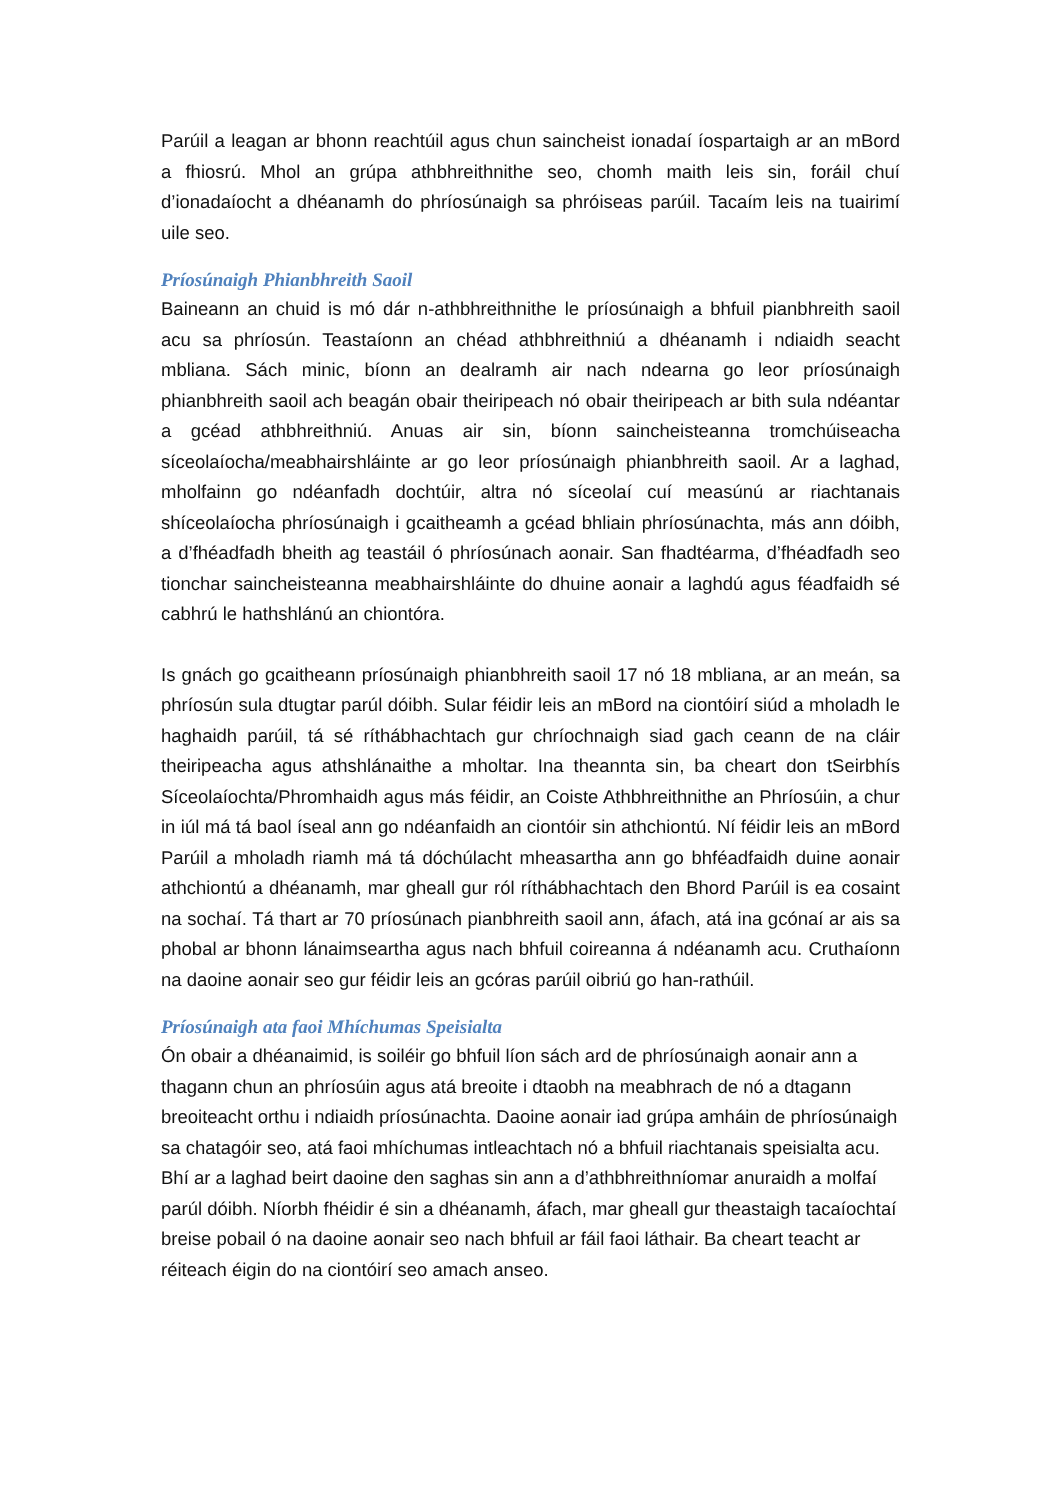Parúil a leagan ar bhonn reachtúil agus chun saincheist ionadaí íospartaigh ar an mBord a fhiosrú. Mhol an grúpa athbhreithnithe seo, chomh maith leis sin, foráil chuí d’ionadaíocht a dhéanamh do phríosúnaigh sa phróiseas parúil. Tacaím leis na tuairimí uile seo.
Príosúnaigh Phianbhreith Saoil
Baineann an chuid is mó dár n-athbhreithnithe le príosúnaigh a bhfuil pianbhreith saoil acu sa phríosún. Teastaíonn an chéad athbhreithniú a dhéanamh i ndiaidh seacht mbliana. Sách minic, bíonn an dealramh air nach ndearna go leor príosúnaigh phianbhreith saoil ach beagán obair theiripeach nó obair theiripeach ar bith sula ndéantar a gcéad athbhreithniú. Anuas air sin, bíonn saincheisteanna tromchúiseacha síceolaíocha/meabhairshláinte ar go leor príosúnaigh phianbhreith saoil. Ar a laghad, mholfainn go ndéanfadh dochtúir, altra nó síceolaí cuí measúnú ar riachtanais shíceolaíocha phríosúnaigh i gcaitheamh a gcéad bhliain phríosúnachta, más ann dóibh, a d’fhéadfadh bheith ag teastáil ó phríosúnach aonair. San fhadtéarma, d’fhéadfadh seo tionchar saincheisteanna meabhairshláinte do dhuine aonair a laghdú agus féadfaidh sé cabhrú le hathshlánú an chiontóra.
Is gnách go gcaitheann príosúnaigh phianbhreith saoil 17 nó 18 mbliana, ar an meán, sa phríosún sula dtugtar parúl dóibh. Sular féidir leis an mBord na ciontóirí siúd a mholadh le haghaidh parúil, tá sé ríthábhachtach gur chríochnaigh siad gach ceann de na cláir theiripeacha agus athshlánaithe a mholtar. Ina theannta sin, ba cheart don tSeirbhís Síceolaíochta/Phromhaidh agus más féidir, an Coiste Athbhreithnithe an Phríosúin, a chur in iúl má tá baol íseal ann go ndéanfaidh an ciontóir sin athchiontú. Ní féidir leis an mBord Parúil a mholadh riamh má tá dóchúlacht mheasartha ann go bhféadfaidh duine aonair athchiontú a dhéanamh, mar gheall gur ról ríthábhachtach den Bhord Parúil is ea cosaint na sochaí. Tá thart ar 70 príosúnach pianbhreith saoil ann, áfach, atá ina gcónaí ar ais sa phobal ar bhonn lánaimseartha agus nach bhfuil coireanna á ndéanamh acu. Cruthaíonn na daoine aonair seo gur féidir leis an gcóras parúil oibriú go han-rathúil.
Príosúnaigh ata faoi Mhíchumas Speisialta
Ón obair a dhéanaimid, is soiléir go bhfuil líon sách ard de phríosúnaigh aonair ann a thagann chun an phríosúin agus atá breoite i dtaobh na meabhrach de nó a dtagann breoiteacht orthu i ndiaidh príosúnachta. Daoine aonair iad grúpa amháin de phríosúnaigh sa chatagóir seo, atá faoi mhíchumas intleachtach nó a bhfuil riachtanais speisialta acu. Bhí ar a laghad beirt daoine den saghas sin ann a d’athbhreithníomar anuraidh a molfaí parúl dóibh. Níorbh fhéidir é sin a dhéanamh, áfach, mar gheall gur theastaigh tacaíochtaí breise pobail ó na daoine aonair seo nach bhfuil ar fáil faoi láthair. Ba cheart teacht ar réiteach éigin do na ciontóirí seo amach anseo.